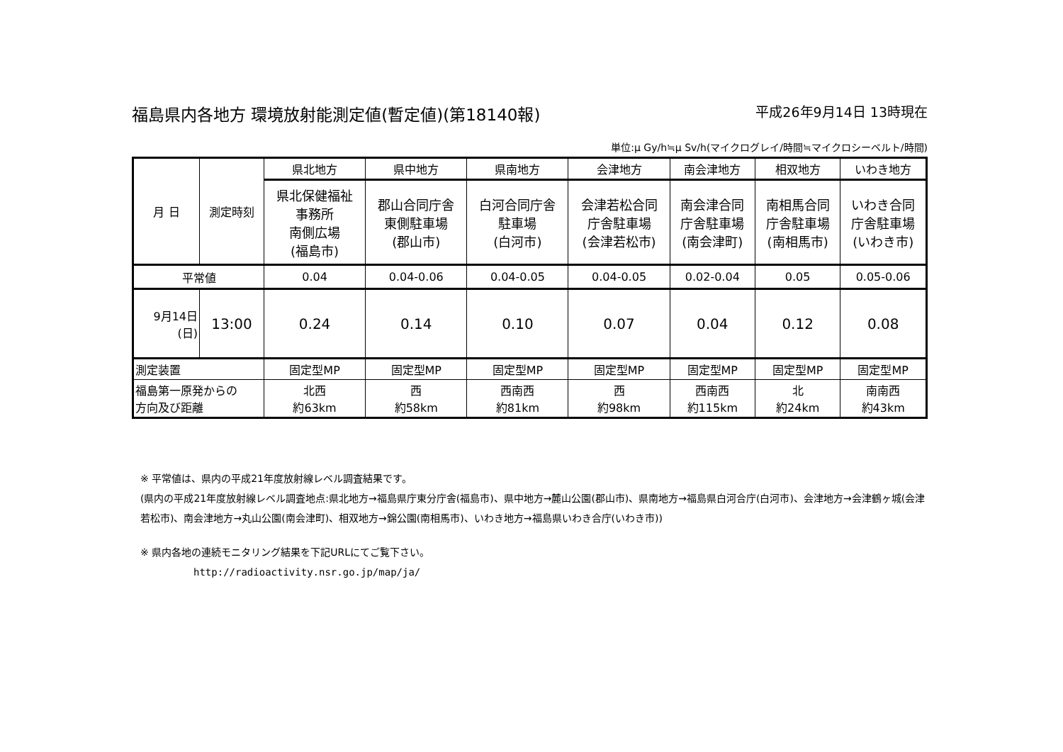福島県内各地方 環境放射能測定値(暫定値)(第18140報) 平成26年9月14日 13時現在
単位:μ Gy/h≒μ Sv/h(マイクログレイ/時間≒マイクロシーベルト/時間)
| 月 日 | 測定時刻 | 県北地方 | 県中地方 | 県南地方 | 会津地方 | 南会津地方 | 相双地方 | いわき地方 |
| | | 県北保健福祉 事務所 南側広場 (福島市) | 郡山合同庁舎 東側駐車場 (郡山市) | 白河合同庁舎 駐車場 (白河市) | 会津若松合同 庁舎駐車場 (会津若松市) | 南会津合同 庁舎駐車場 (南会津町) | 南相馬合同 庁舎駐車場 (南相馬市) | いわき合同 庁舎駐車場 (いわき市) |
| 平常値 | | 0.04 | 0.04-0.06 | 0.04-0.05 | 0.04-0.05 | 0.02-0.04 | 0.05 | 0.05-0.06 |
| 9月14日 (日) | 13:00 | 0.24 | 0.14 | 0.10 | 0.07 | 0.04 | 0.12 | 0.08 |
| 測定装置 | | 固定型MP | 固定型MP | 固定型MP | 固定型MP | 固定型MP | 固定型MP | 固定型MP |
| 福島第一原発からの 方向及び距離 | | 北西 約63km | 西 約58km | 西南西 約81km | 西 約98km | 西南西 約115km | 北 約24km | 南南西 約43km |
※ 平常値は、県内の平成21年度放射線レベル調査結果です。
(県内の平成21年度放射線レベル調査地点:県北地方→福島県庁東分庁舎(福島市)、県中地方→麓山公園(郡山市)、県南地方→福島県白河合庁(白河市)、会津地方→会津鶴ヶ城(会津若松市)、南会津地方→丸山公園(南会津町)、相双地方→錦公園(南相馬市)、いわき地方→福島県いわき合庁(いわき市))
※ 県内各地の連続モニタリング結果を下記URLにてご覧下さい。
http://radioactivity.nsr.go.jp/map/ja/